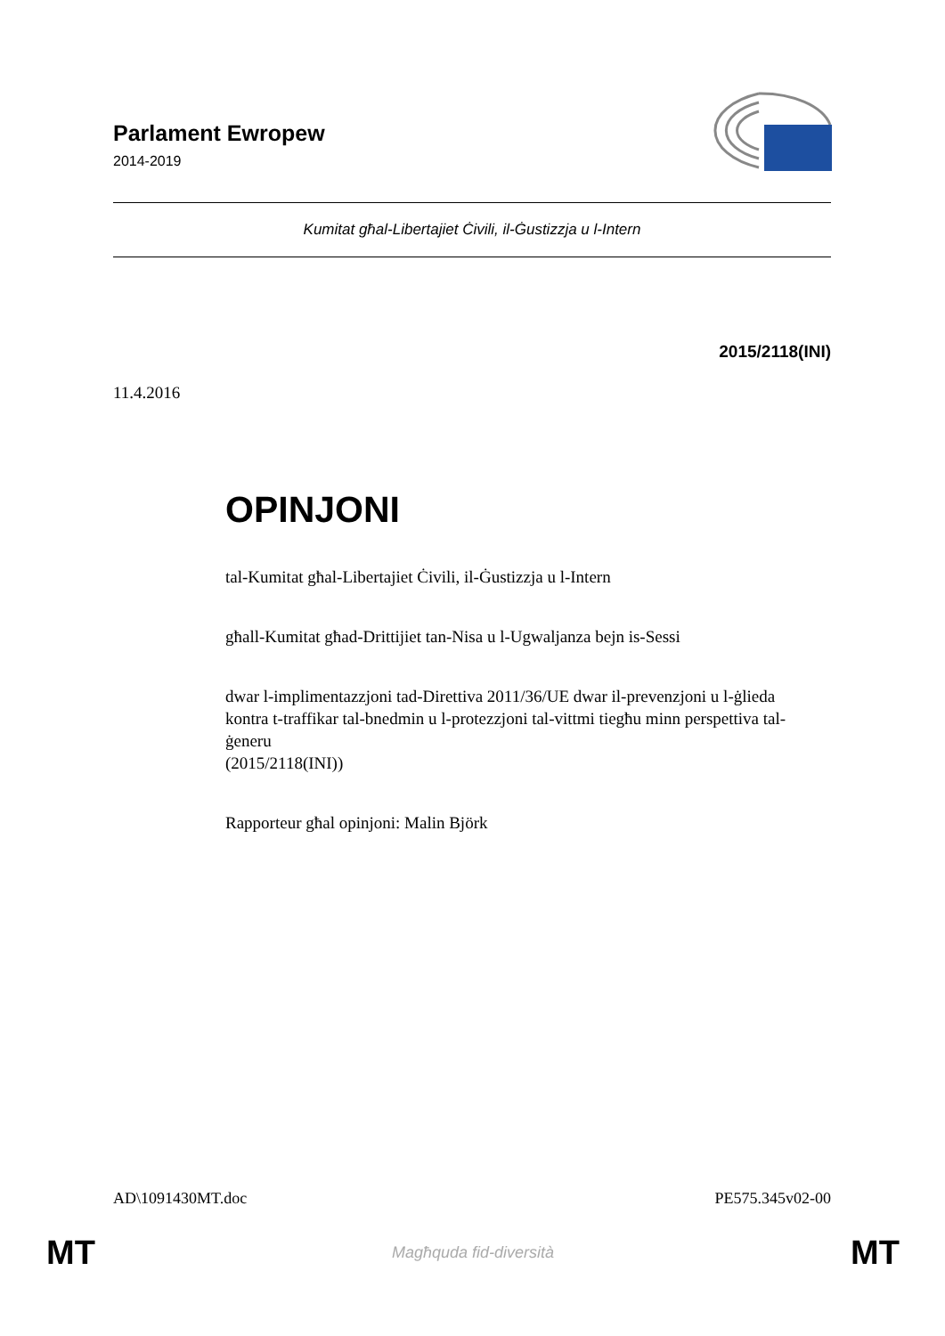Parlament Ewropew
2014-2019
Kumitat għal-Libertajiet Ċivili, il-Ġustizzja u l-Intern
2015/2118(INI)
11.4.2016
OPINJONI
tal-Kumitat għal-Libertajiet Ċivili, il-Ġustizzja u l-Intern
għall-Kumitat għad-Drittijiet tan-Nisa u l-Ugwaljanza bejn is-Sessi
dwar l-implimentazzjoni tad-Direttiva 2011/36/UE dwar il-prevenzjoni u l-ġlieda kontra t-traffikar tal-bnedmin u l-protezzjoni tal-vittmi tiegħu minn perspettiva tal-ġeneru
(2015/2118(INI))
Rapporteur għal opinjoni: Malin Björk
AD\1091430MT.doc PE575.345v02-00
MT Magħquda fid-diversità MT